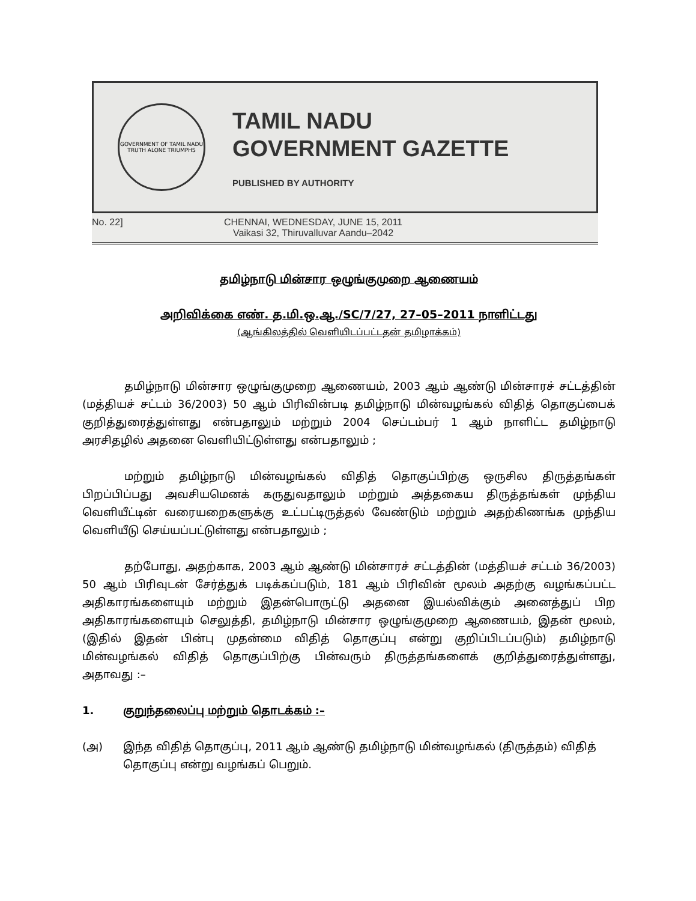GOVERNMENT OF TAMIL NADU
TRUTH ALONE TRIUMPHS
TAMIL NADU
GOVERNMENT GAZETTE
PUBLISHED BY AUTHORITY
No. 22] CHENNAI, WEDNESDAY, JUNE 15, 2011
Vaikasi 32, Thiruvalluvar Aandu–2042
தமிழ்நாடு மின்சார ஒழுங்குமுறை ஆணையம்
அறிவிக்கை எண். த.மி.ஒ.ஆ./SC/7/27, 27–05–2011 நாளிட்டது
(ஆங்கிலத்தில் வெளியிடப்பட்டதன் தமிழாக்கம்)
தமிழ்நாடு மின்சார ஒழுங்குமுறை ஆணையம், 2003 ஆம் ஆண்டு மின்சாரச் சட்டத்தின் (மத்தியச் சட்டம் 36/2003) 50 ஆம் பிரிவின்படி தமிழ்நாடு மின்வழங்கல் விதித் தொகுப்பைக் குறித்துரைத்துள்ளது என்பதாலும் மற்றும் 2004 செப்டம்பர் 1 ஆம் நாளிட்ட தமிழ்நாடு அரசிதழில் அதனை வெளியிட்டுள்ளது என்பதாலும் ;
மற்றும் தமிழ்நாடு மின்வழங்கல் விதித் தொகுப்பிற்கு ஒருசில திருத்தங்கள் பிறப்பிப்பது அவசியமெனக் கருதுவதாலும் மற்றும் அத்தகைய திருத்தங்கள் முந்திய வெளியீட்டின் வரையறைகளுக்கு உட்பட்டிருத்தல் வேண்டும் மற்றும் அதற்கிணங்க முந்திய வெளியீடு செய்யப்பட்டுள்ளது என்பதாலும் ;
தற்போது, அதற்காக, 2003 ஆம் ஆண்டு மின்சாரச் சட்டத்தின் (மத்தியச் சட்டம் 36/2003) 50 ஆம் பிரிவுடன் சேர்த்துக் படிக்கப்படும், 181 ஆம் பிரிவின் மூலம் அதற்கு வழங்கப்பட்ட அதிகாரங்களையும் மற்றும் இதன்பொருட்டு அதனை இயல்விக்கும் அனைத்துப் பிற அதிகாரங்களையும் செலுத்தி, தமிழ்நாடு மின்சார ஒழுங்குமுறை ஆணையம், இதன் மூலம், (இதில் இதன் பின்பு முதன்மை விதித் தொகுப்பு என்று குறிப்பிடப்படும்) தமிழ்நாடு மின்வழங்கல் விதித் தொகுப்பிற்கு பின்வரும் திருத்தங்களைக் குறித்துரைத்துள்ளது, அதாவது :–
1. குறுந்தலைப்பு மற்றும் தொடக்கம் :–
(அ) இந்த விதித் தொகுப்பு, 2011 ஆம் ஆண்டு தமிழ்நாடு மின்வழங்கல் (திருத்தம்) விதித் தொகுப்பு என்று வழங்கப் பெறும்.